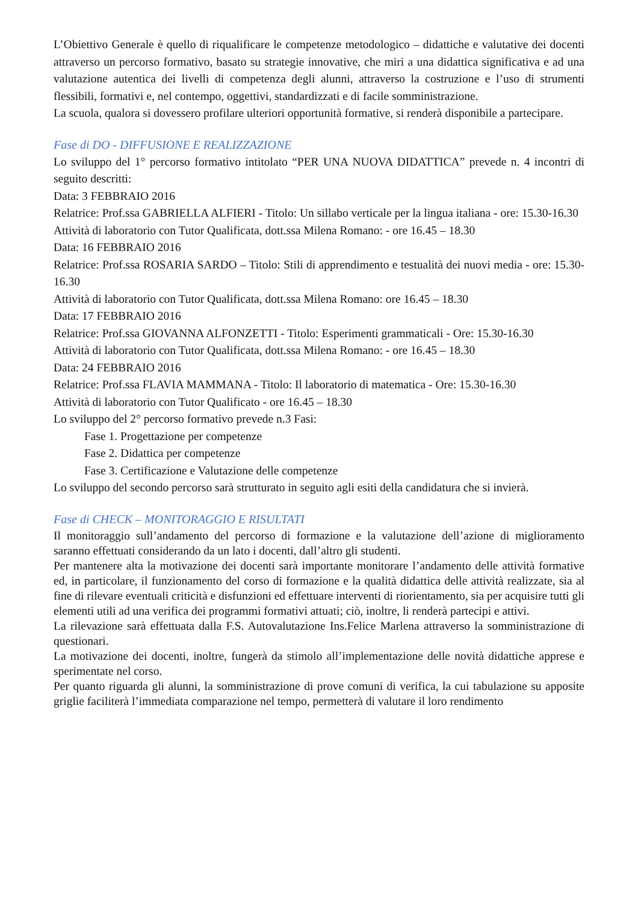L’Obiettivo Generale è quello di riqualificare le competenze metodologico – didattiche e valutative dei docenti attraverso un percorso formativo, basato su strategie innovative, che miri a una didattica significativa e ad una valutazione autentica dei livelli di competenza degli alunni, attraverso la costruzione e l’uso di strumenti flessibili, formativi e, nel contempo, oggettivi, standardizzati e di facile somministrazione.
La scuola, qualora si dovessero profilare ulteriori opportunità formative, si renderà disponibile a partecipare.
Fase di DO - DIFFUSIONE E REALIZZAZIONE
Lo sviluppo del 1° percorso formativo intitolato “PER UNA NUOVA DIDATTICA” prevede n. 4 incontri di seguito descritti:
Data: 3 FEBBRAIO 2016
Relatrice: Prof.ssa GABRIELLA ALFIERI - Titolo: Un sillabo verticale per la lingua italiana - ore: 15.30-16.30
Attività di laboratorio con Tutor Qualificata, dott.ssa Milena Romano: - ore 16.45 – 18.30
Data: 16 FEBBRAIO 2016
Relatrice: Prof.ssa ROSARIA SARDO – Titolo: Stili di apprendimento e testualità dei nuovi media - ore: 15.30-16.30
Attività di laboratorio con Tutor Qualificata, dott.ssa Milena Romano: ore 16.45 – 18.30
Data: 17 FEBBRAIO 2016
Relatrice: Prof.ssa GIOVANNA ALFONZETTI - Titolo: Esperimenti grammaticali - Ore: 15.30-16.30
Attività di laboratorio con Tutor Qualificata, dott.ssa Milena Romano: - ore 16.45 – 18.30
Data: 24 FEBBRAIO 2016
Relatrice: Prof.ssa FLAVIA MAMMANA - Titolo: Il laboratorio di matematica - Ore: 15.30-16.30
Attività di laboratorio con Tutor Qualificato - ore 16.45 – 18.30
Lo sviluppo del 2° percorso formativo prevede n.3 Fasi:
Fase 1. Progettazione per competenze
Fase 2. Didattica per competenze
Fase 3. Certificazione e Valutazione delle competenze
Lo sviluppo del secondo percorso sarà strutturato in seguito agli esiti della candidatura che si invierà.
Fase di CHECK – MONITORAGGIO E RISULTATI
Il monitoraggio sull’andamento del percorso di formazione e la valutazione dell’azione di miglioramento saranno effettuati considerando da un lato i docenti, dall’altro gli studenti.
Per mantenere alta la motivazione dei docenti sarà importante monitorare l’andamento delle attività formative ed, in particolare, il funzionamento del corso di formazione e la qualità didattica delle attività realizzate, sia al fine di rilevare eventuali criticità e disfunzioni ed effettuare interventi di riorientamento, sia per acquisire tutti gli elementi utili ad una verifica dei programmi formativi attuati; ciò, inoltre, li renderà partecipi e attivi.
La rilevazione sarà effettuata dalla F.S. Autovalutazione Ins.Felice Marlena attraverso la somministrazione di questionari.
La motivazione dei docenti, inoltre, fungerà da stimolo all’implementazione delle novità didattiche apprese e sperimentate nel corso.
Per quanto riguarda gli alunni, la somministrazione di prove comuni di verifica, la cui tabulazione su apposite griglie faciliterà l’immediata comparazione nel tempo, permetterà di valutare il loro rendimento